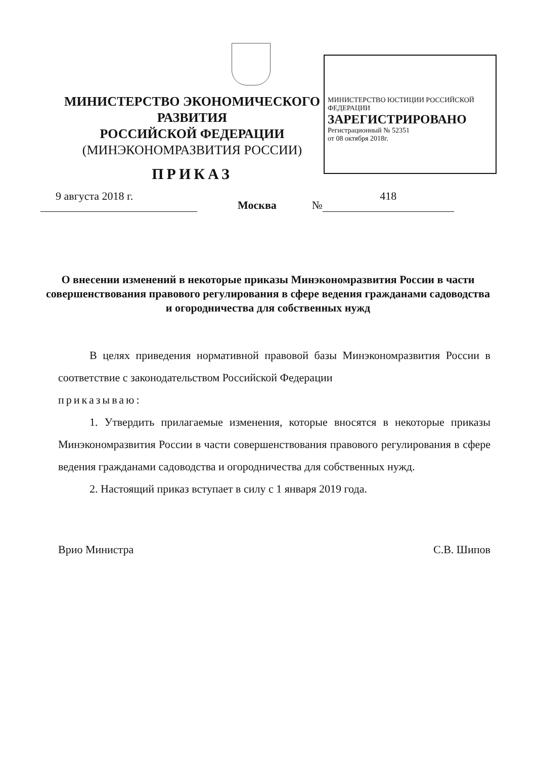МИНИСТЕРСТВО ЮСТИЦИИ РОССИЙСКОЙ ФЕДЕРАЦИИ
ЗАРЕГИСТРИРОВАНО
Регистрационный № 52351
от 08 октября 2018г.
МИНИСТЕРСТВО ЭКОНОМИЧЕСКОГО РАЗВИТИЯ
РОССИЙСКОЙ ФЕДЕРАЦИИ
(МИНЭКОНОМРАЗВИТИЯ РОССИИ)
ПРИКАЗ
9 августа 2018 г. Москва № 418
О внесении изменений в некоторые приказы Минэкономразвития России в части совершенствования правового регулирования в сфере ведения гражданами садоводства и огородничества для собственных нужд
В целях приведения нормативной правовой базы Минэкономразвития России в соответствие с законодательством Российской Федерации
приказываю:
1. Утвердить прилагаемые изменения, которые вносятся в некоторые приказы Минэкономразвития России в части совершенствования правового регулирования в сфере ведения гражданами садоводства и огородничества для собственных нужд.
2. Настоящий приказ вступает в силу с 1 января 2019 года.
Врио Министра С.В. Шипов